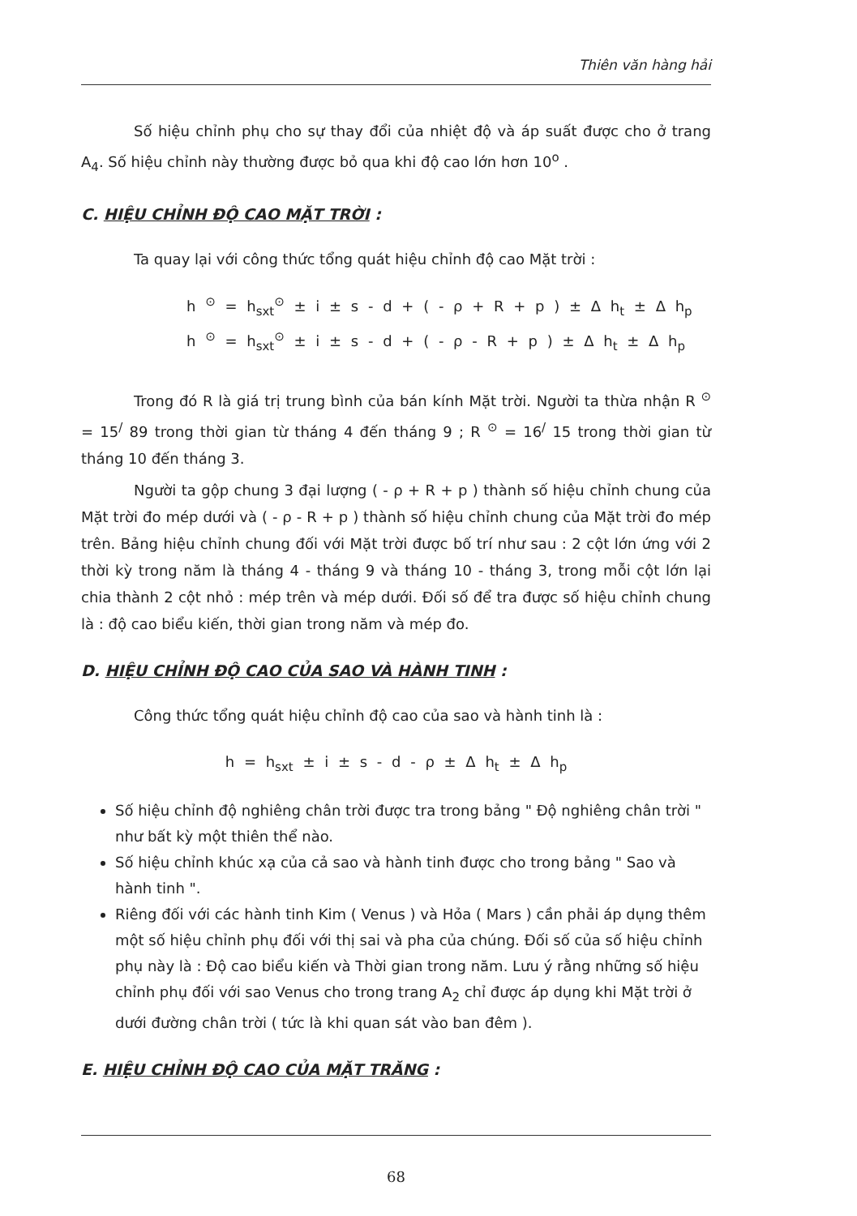Thiên văn hàng hải
Số hiệu chỉnh phụ cho sự thay đổi của nhiệt độ và áp suất được cho ở trang A<sub>4</sub>. Số hiệu chỉnh này thường được bỏ qua khi độ cao lớn hơn 10<sup>o</sup> .
C. HIỆU CHỈNH ĐỘ CAO MẶT TRỜI :
Ta quay lại với công thức tổng quát hiệu chỉnh độ cao Mặt trời :
h <sup>⊙</sup> = h<sub>sxt</sub><sup>⊙</sup> ± i ± s - d + ( - ρ + R + p ) ± Δ h<sub>t</sub> ± Δ h<sub>p</sub>
h <sup>⊙</sup> = h<sub>sxt</sub><sup>⊙</sup> ± i ± s - d + ( - ρ - R + p ) ± Δ h<sub>t</sub> ± Δ h<sub>p</sub>
Trong đó R là giá trị trung bình của bán kính Mặt trời. Người ta thừa nhận R <sup>⊙</sup> = 15<sup>/</sup> 89 trong thời gian từ tháng 4 đến tháng 9 ; R <sup>⊙</sup> = 16<sup>/</sup> 15 trong thời gian từ tháng 10 đến tháng 3.
Người ta gộp chung 3 đại lượng ( - ρ + R + p ) thành số hiệu chỉnh chung của Mặt trời đo mép dưới và ( - ρ - R + p ) thành số hiệu chỉnh chung của Mặt trời đo mép trên. Bảng hiệu chỉnh chung đối với Mặt trời được bố trí như sau : 2 cột lớn ứng với 2 thời kỳ trong năm là tháng 4 - tháng 9 và tháng 10 - tháng 3, trong mỗi cột lớn lại chia thành 2 cột nhỏ : mép trên và mép dưới. Đối số để tra được số hiệu chỉnh chung là : độ cao biểu kiến, thời gian trong năm và mép đo.
D. HIỆU CHỈNH ĐỘ CAO CỦA SAO VÀ HÀNH TINH :
Công thức tổng quát hiệu chỉnh độ cao của sao và hành tinh là :
h = h<sub>sxt</sub> ± i ± s - d - ρ ± Δ h<sub>t</sub> ± Δ h<sub>p</sub>
Số hiệu chỉnh độ nghiêng chân trời được tra trong bảng " Độ nghiêng chân trời " như bất kỳ một thiên thể nào.
Số hiệu chỉnh khúc xạ của cả sao và hành tinh được cho trong bảng " Sao và hành tinh ".
Riêng đối với các hành tinh Kim ( Venus ) và Hỏa ( Mars ) cần phải áp dụng thêm một số hiệu chỉnh phụ đối với thị sai và pha của chúng. Đối số của số hiệu chỉnh phụ này là : Độ cao biểu kiến và Thời gian trong năm. Lưu ý rằng những số hiệu chỉnh phụ đối với sao Venus cho trong trang A<sub>2</sub> chỉ được áp dụng khi Mặt trời ở dưới đường chân trời ( tức là khi quan sát vào ban đêm ).
E. HIỆU CHỈNH ĐỘ CAO CỦA MẶT TRĂNG :
68